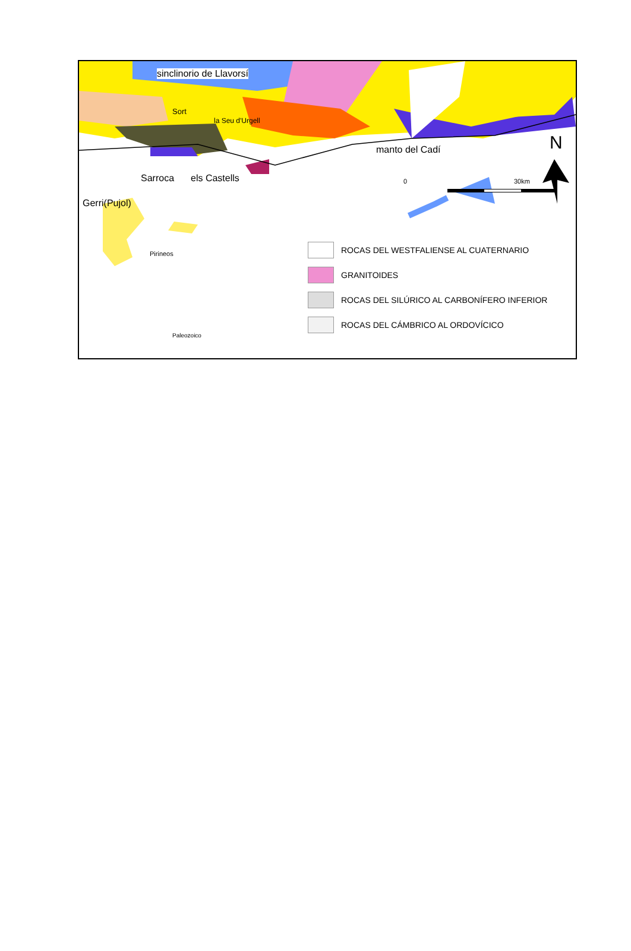sinclinorio de Llavorsí
Sort
la Seu d'Urgell
manto del Cadí N
Sarroca els Castells
Gerri(Pujol)
0 30km
Pirineos
Paleozoico
ROCAS DEL WESTFALIENSE AL CUATERNARIO
GRANITOIDES
ROCAS DEL SILÚRICO AL CARBONÍFERO INFERIOR
ROCAS DEL CÁMBRICO AL ORDOVÍCICO